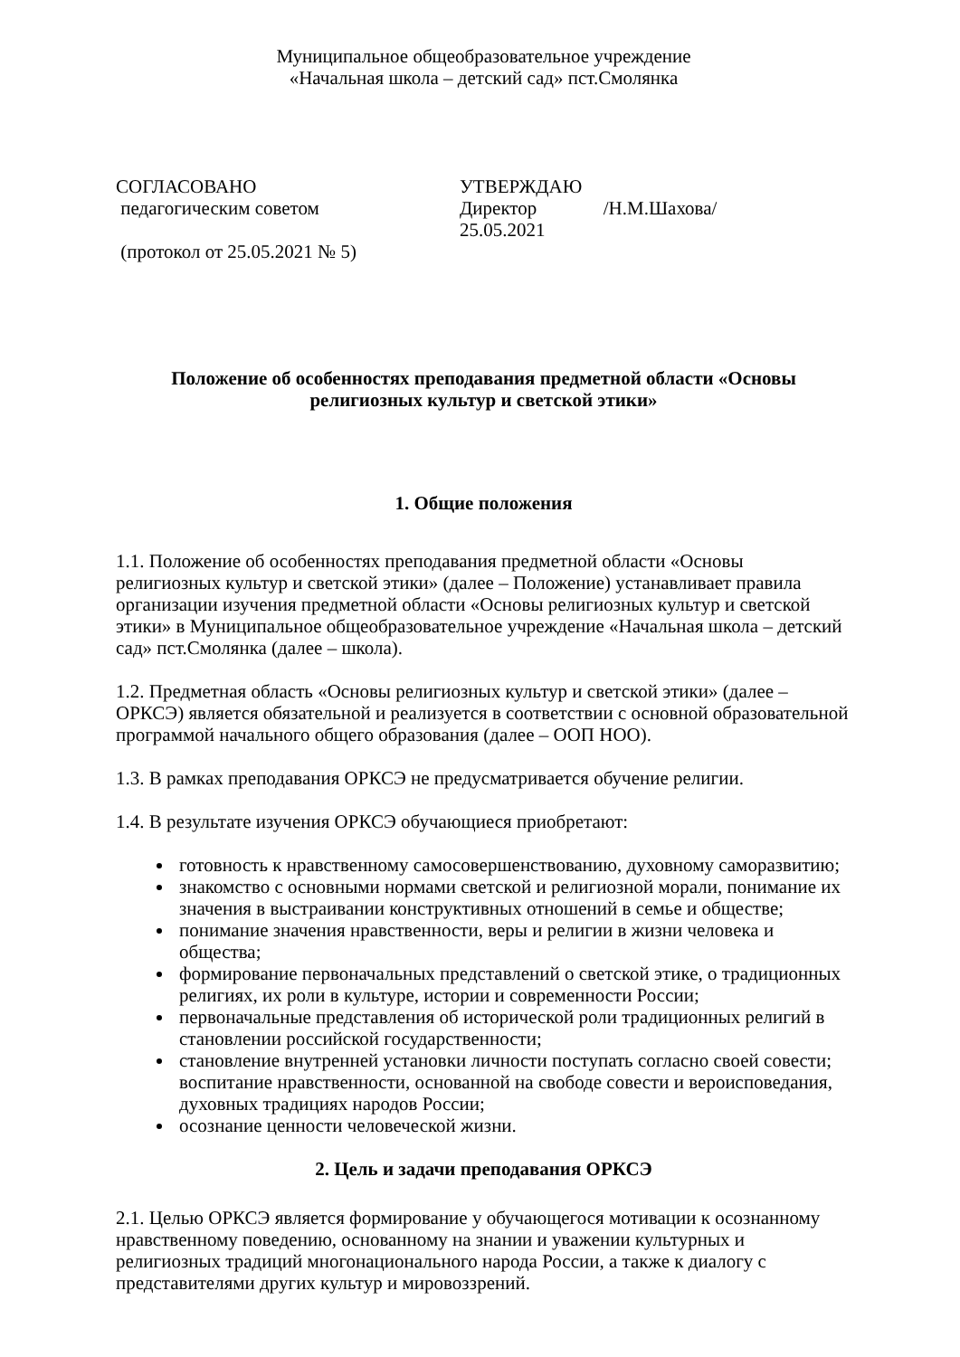Муниципальное общеобразовательное учреждение
«Начальная школа – детский сад» пст.Смолянка
СОГЛАСОВАНО
педагогическим советом
(протокол от 25.05.2021 № 5)
УТВЕРЖДАЮ
Директор /Н.М.Шахова/
25.05.2021
Положение об особенностях преподавания предметной области «Основы религиозных культур и светской этики»
1. Общие положения
1.1. Положение об особенностях преподавания предметной области «Основы религиозных культур и светской этики» (далее – Положение) устанавливает правила организации изучения предметной области «Основы религиозных культур и светской этики» в Муниципальное общеобразовательное учреждение «Начальная школа – детский сад» пст.Смолянка (далее – школа).
1.2. Предметная область «Основы религиозных культур и светской этики» (далее – ОРКСЭ) является обязательной и реализуется в соответствии с основной образовательной программой начального общего образования (далее – ООП НОО).
1.3. В рамках преподавания ОРКСЭ не предусматривается обучение религии.
1.4. В результате изучения ОРКСЭ обучающиеся приобретают:
готовность к нравственному самосовершенствованию, духовному саморазвитию;
знакомство с основными нормами светской и религиозной морали, понимание их значения в выстраивании конструктивных отношений в семье и обществе;
понимание значения нравственности, веры и религии в жизни человека и общества;
формирование первоначальных представлений о светской этике, о традиционных религиях, их роли в культуре, истории и современности России;
первоначальные представления об исторической роли традиционных религий в становлении российской государственности;
становление внутренней установки личности поступать согласно своей совести; воспитание нравственности, основанной на свободе совести и вероисповедания, духовных традициях народов России;
осознание ценности человеческой жизни.
2. Цель и задачи преподавания ОРКСЭ
2.1. Целью ОРКСЭ является формирование у обучающегося мотивации к осознанному нравственному поведению, основанному на знании и уважении культурных и религиозных традиций многонационального народа России, а также к диалогу с представителями других культур и мировоззрений.